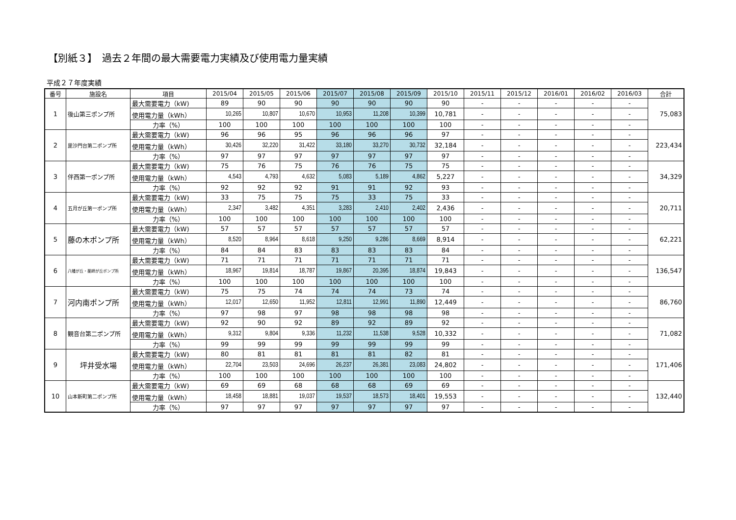【別紙３】　過去２年間の最大需要電力実績及び使用電力量実績
平成２７年度実績
| 番号 | 施設名 | 項目 | 2015/04 | 2015/05 | 2015/06 | 2015/07 | 2015/08 | 2015/09 | 2015/10 | 2015/11 | 2015/12 | 2016/01 | 2016/02 | 2016/03 | 合計 |
| --- | --- | --- | --- | --- | --- | --- | --- | --- | --- | --- | --- | --- | --- | --- | --- |
| 1 | 後山第三ポンプ所 | 最大需要電力（kW) | 89 | 90 | 90 | 90 | 90 | 90 | 90 | - | - | - | - | - | 75,083 |
| | | 使用電力量（kWh） | 10,265 | 10,807 | 10,670 | 10,953 | 11,208 | 10,399 | 10,781 | - | - | - | - | - | |
| | | 力率（%） | 100 | 100 | 100 | 100 | 100 | 100 | 100 | - | - | - | - | - | |
| 2 | 毘沙門台第二ポンプ所 | 最大需要電力（kW) | 96 | 96 | 95 | 96 | 96 | 96 | 97 | - | - | - | - | - | 223,434 |
| | | 使用電力量（kWh） | 30,426 | 32,220 | 31,422 | 33,180 | 33,270 | 30,732 | 32,184 | - | - | - | - | - | |
| | | 力率（%） | 97 | 97 | 97 | 97 | 97 | 97 | 97 | - | - | - | - | - | |
| 3 | 伴西第一ポンプ所 | 最大需要電力（kW) | 75 | 76 | 75 | 76 | 76 | 75 | 75 | - | - | - | - | - | 34,329 |
| | | 使用電力量（kWh） | 4,543 | 4,793 | 4,632 | 5,083 | 5,189 | 4,862 | 5,227 | - | - | - | - | - | |
| | | 力率（%） | 92 | 92 | 92 | 91 | 91 | 92 | 93 | - | - | - | - | - | |
| 4 | 五月が丘第一ポンプ所 | 最大需要電力（kW) | 33 | 75 | 75 | 75 | 33 | 75 | 33 | - | - | - | - | - | 20,711 |
| | | 使用電力量（kWh） | 2,347 | 3,482 | 4,351 | 3,283 | 2,410 | 2,402 | 2,436 | - | - | - | - | - | |
| | | 力率（%） | 100 | 100 | 100 | 100 | 100 | 100 | 100 | - | - | - | - | - | |
| 5 | 藤の木ポンプ所 | 最大需要電力（kW) | 57 | 57 | 57 | 57 | 57 | 57 | 57 | - | - | - | - | - | 62,221 |
| | | 使用電力量（kWh） | 8,520 | 8,964 | 8,618 | 9,250 | 9,286 | 8,669 | 8,914 | - | - | - | - | - | |
| | | 力率（%） | 84 | 84 | 83 | 83 | 83 | 83 | 84 | - | - | - | - | - | |
| 6 | 八幡が丘・薬師が丘ポンプ所 | 最大需要電力（kW) | 71 | 71 | 71 | 71 | 71 | 71 | 71 | - | - | - | - | - | 136,547 |
| | | 使用電力量（kWh） | 18,967 | 19,814 | 18,787 | 19,867 | 20,395 | 18,874 | 19,843 | - | - | - | - | - | |
| | | 力率（%） | 100 | 100 | 100 | 100 | 100 | 100 | 100 | - | - | - | - | - | |
| 7 | 河内南ポンプ所 | 最大需要電力（kW) | 75 | 75 | 74 | 74 | 74 | 73 | 74 | - | - | - | - | - | 86,760 |
| | | 使用電力量（kWh） | 12,017 | 12,650 | 11,952 | 12,811 | 12,991 | 11,890 | 12,449 | - | - | - | - | - | |
| | | 力率（%） | 97 | 98 | 97 | 98 | 98 | 98 | 98 | - | - | - | - | - | |
| 8 | 観音台第二ポンプ所 | 最大需要電力（kW) | 92 | 90 | 92 | 89 | 92 | 89 | 92 | - | - | - | - | - | 71,082 |
| | | 使用電力量（kWh） | 9,312 | 9,804 | 9,336 | 11,232 | 11,538 | 9,528 | 10,332 | - | - | - | - | - | |
| | | 力率（%） | 99 | 99 | 99 | 99 | 99 | 99 | 99 | - | - | - | - | - | |
| 9 | 坪井受水場 | 最大需要電力（kW) | 80 | 81 | 81 | 81 | 81 | 82 | 81 | - | - | - | - | - | 171,406 |
| | | 使用電力量（kWh） | 22,704 | 23,503 | 24,696 | 26,237 | 26,381 | 23,083 | 24,802 | - | - | - | - | - | |
| | | 力率（%） | 100 | 100 | 100 | 100 | 100 | 100 | 100 | - | - | - | - | - | |
| 10 | 山本新町第二ポンプ所 | 最大需要電力（kW) | 69 | 69 | 68 | 68 | 68 | 69 | 69 | - | - | - | - | - | 132,440 |
| | | 使用電力量（kWh） | 18,458 | 18,881 | 19,037 | 19,537 | 18,573 | 18,401 | 19,553 | - | - | - | - | - | |
| | | 力率（%） | 97 | 97 | 97 | 97 | 97 | 97 | 97 | - | - | - | - | - | |